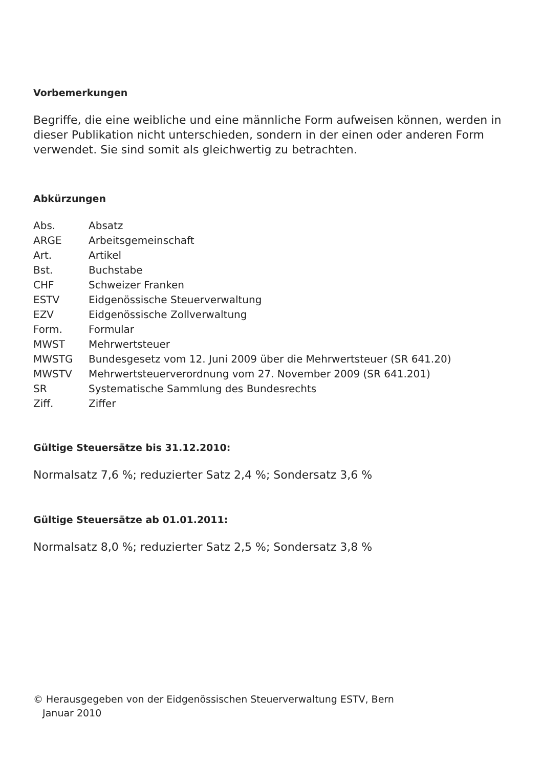Vorbemerkungen
Begriffe, die eine weibliche und eine männliche Form aufweisen können, werden in dieser Publikation nicht unterschieden, sondern in der einen oder anderen Form verwendet. Sie sind somit als gleichwertig zu betrachten.
Abkürzungen
| Abs. | Absatz |
| ARGE | Arbeitsgemeinschaft |
| Art. | Artikel |
| Bst. | Buchstabe |
| CHF | Schweizer Franken |
| ESTV | Eidgenössische Steuerverwaltung |
| EZV | Eidgenössische Zollverwaltung |
| Form. | Formular |
| MWST | Mehrwertsteuer |
| MWSTG | Bundesgesetz vom 12. Juni 2009 über die Mehrwertsteuer (SR 641.20) |
| MWSTV | Mehrwertsteuerverordnung vom 27. November 2009 (SR 641.201) |
| SR | Systematische Sammlung des Bundesrechts |
| Ziff. | Ziffer |
Gültige Steuersätze bis 31.12.2010:
Normalsatz 7,6 %; reduzierter Satz 2,4 %; Sondersatz 3,6 %
Gültige Steuersätze ab 01.01.2011:
Normalsatz 8,0 %; reduzierter Satz 2,5 %; Sondersatz 3,8 %
© Herausgegeben von der Eidgenössischen Steuerverwaltung ESTV, Bern
Januar 2010